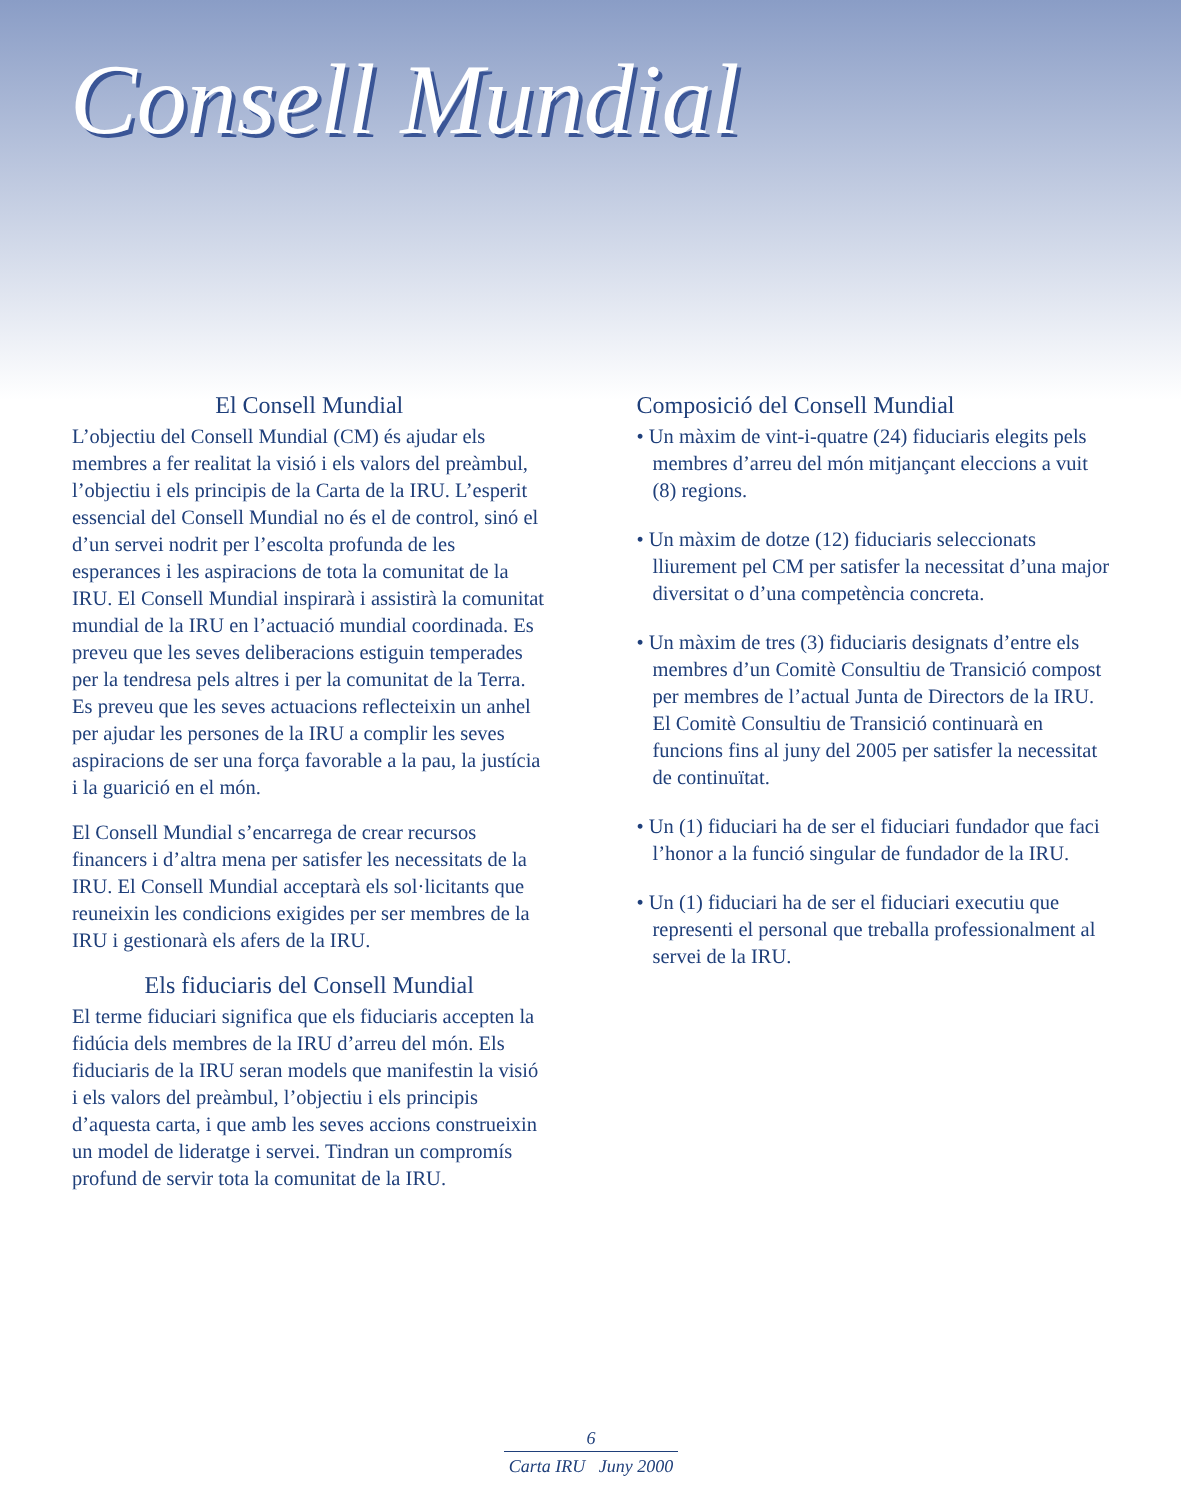Consell Mundial
El Consell Mundial
L’objectiu del Consell Mundial (CM) és ajudar els membres a fer realitat la visió i els valors del preàmbul, l’objectiu i els principis de la Carta de la IRU. L’esperit essencial del Consell Mundial no és el de control, sinó el d’un servei nodrit per l’escolta profunda de les esperances i les aspiracions de tota la comunitat de la IRU. El Consell Mundial inspirarà i assistirà la comunitat mundial de la IRU en l’actuació mundial coordinada. Es preveu que les seves deliberacions estiguin temperades per la tendresa pels altres i per la comunitat de la Terra. Es preveu que les seves actuacions reflecteixin un anhel per ajudar les persones de la IRU a complir les seves aspiracions de ser una força favorable a la pau, la justícia i la guarició en el món.
El Consell Mundial s’encarrega de crear recursos financers i d’altra mena per satisfer les necessitats de la IRU. El Consell Mundial acceptarà els sol·licitants que reuneixin les condicions exigides per ser membres de la IRU i gestionarà els afers de la IRU.
Els fiduciaris del Consell Mundial
El terme fiduciari significa que els fiduciaris accepten la fidúcia dels membres de la IRU d’arreu del món. Els fiduciaris de la IRU seran models que manifestin la visió i els valors del preàmbul, l’objectiu i els principis d’aquesta carta, i que amb les seves accions construeixin un model de lideratge i servei. Tindran un compromís profund de servir tota la comunitat de la IRU.
Composició del Consell Mundial
• Un màxim de vint-i-quatre (24) fiduciaris elegits pels membres d’arreu del món mitjançant eleccions a vuit (8) regions.
• Un màxim de dotze (12) fiduciaris seleccionats lliurement pel CM per satisfer la necessitat d’una major diversitat o d’una competència concreta.
• Un màxim de tres (3) fiduciaris designats d’entre els membres d’un Comitè Consultiu de Transició compost per membres de l’actual Junta de Directors de la IRU. El Comitè Consultiu de Transició continuarà en funcions fins al juny del 2005 per satisfer la necessitat de continuïtat.
• Un (1) fiduciari ha de ser el fiduciari fundador que faci l’honor a la funció singular de fundador de la IRU.
• Un (1) fiduciari ha de ser el fiduciari executiu que representi el personal que treballa professionalment al servei de la IRU.
6
Carta IRU Juny 2000